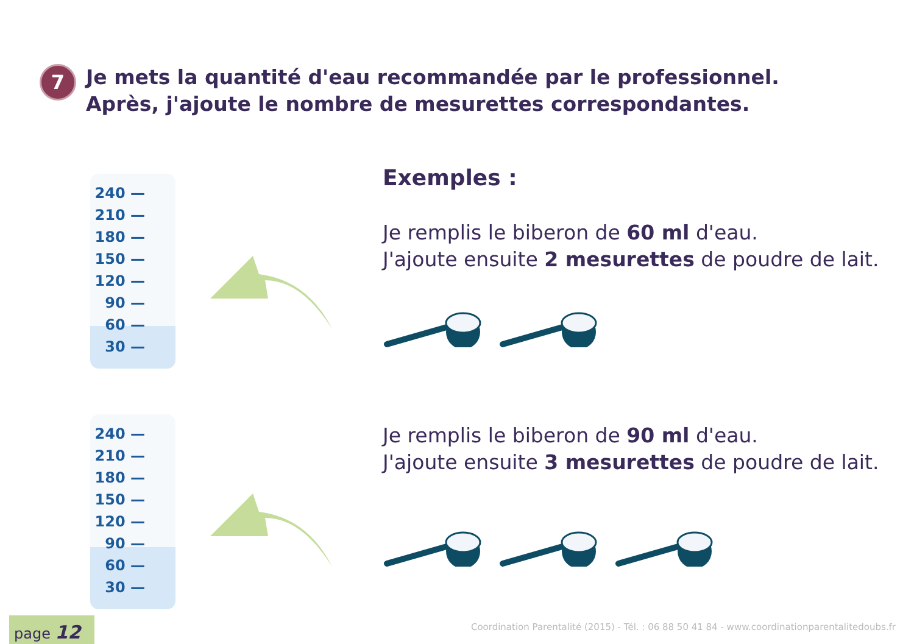7
Je mets la quantité d'eau recommandée par le professionnel.
Après, j'ajoute le nombre de mesurettes correspondantes.
240 —
210 —
180 —
150 —
120 —
90 —
60 —
30 —
Exemples :
Je remplis le biberon de 60 ml d'eau.
J'ajoute ensuite 2 mesurettes de poudre de lait.
240 —
210 —
180 —
150 —
120 —
90 —
60 —
30 —
Je remplis le biberon de 90 ml d'eau.
J'ajoute ensuite 3 mesurettes de poudre de lait.
page 12
Coordination Parentalité (2015) - Tél. : 06 88 50 41 84 - www.coordinationparentalitedoubs.fr